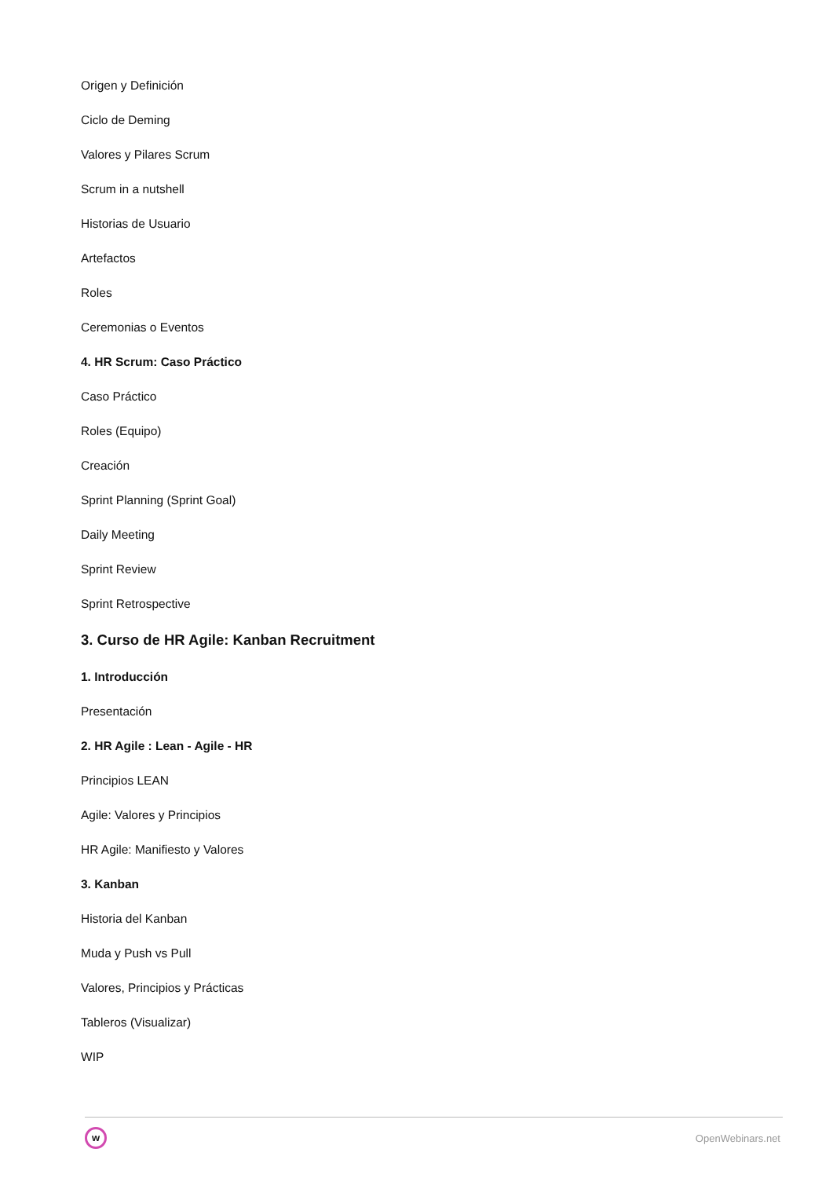Origen y Definición
Ciclo de Deming
Valores y Pilares Scrum
Scrum in a nutshell
Historias de Usuario
Artefactos
Roles
Ceremonias o Eventos
4. HR Scrum: Caso Práctico
Caso Práctico
Roles (Equipo)
Creación
Sprint Planning (Sprint Goal)
Daily Meeting
Sprint Review
Sprint Retrospective
3. Curso de HR Agile: Kanban Recruitment
1. Introducción
Presentación
2. HR Agile : Lean - Agile - HR
Principios LEAN
Agile: Valores y Principios
HR Agile: Manifiesto y Valores
3. Kanban
Historia del Kanban
Muda y Push vs Pull
Valores, Principios y Prácticas
Tableros (Visualizar)
WIP
w
OpenWebinars.net